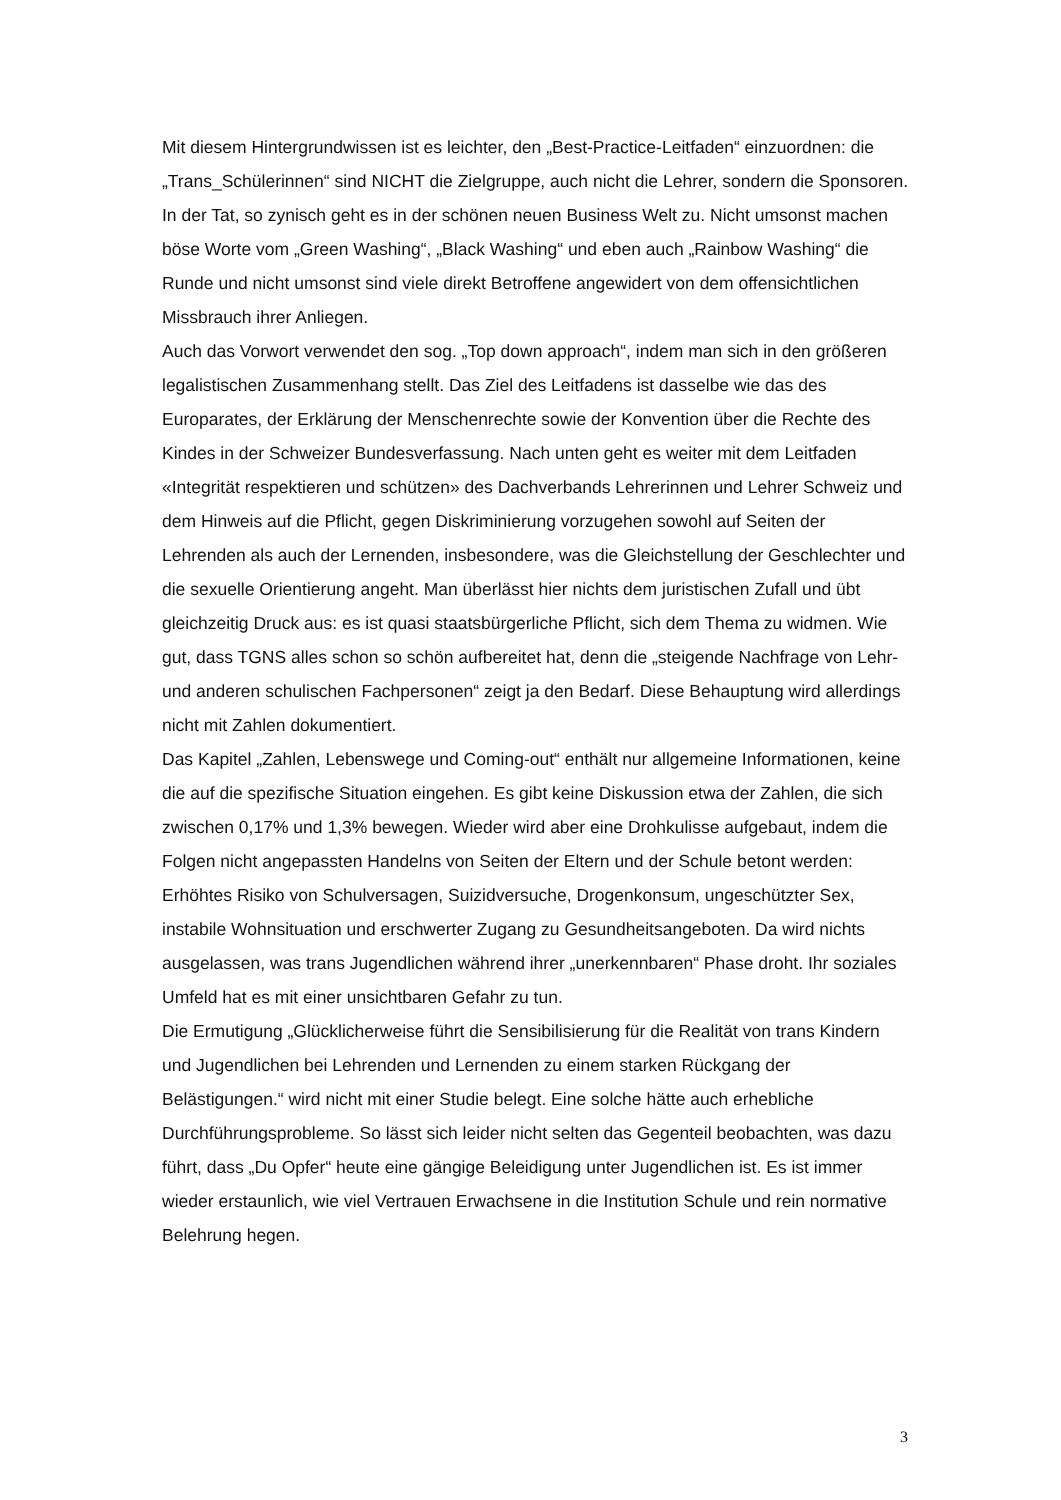Mit diesem Hintergrundwissen ist es leichter, den „Best-Practice-Leitfaden“ einzuordnen: die „Trans_Schülerinnen“ sind NICHT die Zielgruppe, auch nicht die Lehrer, sondern die Sponsoren. In der Tat, so zynisch geht es in der schönen neuen Business Welt zu. Nicht umsonst machen böse Worte vom „Green Washing“, „Black Washing“ und eben auch „Rainbow Washing“ die Runde und nicht umsonst sind viele direkt Betroffene angewidert von dem offensichtlichen Missbrauch ihrer Anliegen.
Auch das Vorwort verwendet den sog. „Top down approach“, indem man sich in den größeren legalistischen Zusammenhang stellt. Das Ziel des Leitfadens ist dasselbe wie das des Europarates, der Erklärung der Menschenrechte sowie der Konvention über die Rechte des Kindes in der Schweizer Bundesverfassung. Nach unten geht es weiter mit dem Leitfaden «Integrität respektieren und schützen» des Dachverbands Lehrerinnen und Lehrer Schweiz und dem Hinweis auf die Pflicht, gegen Diskriminierung vorzugehen sowohl auf Seiten der Lehrenden als auch der Lernenden, insbesondere, was die Gleichstellung der Geschlechter und die sexuelle Orientierung angeht. Man überlässt hier nichts dem juristischen Zufall und übt gleichzeitig Druck aus: es ist quasi staatsbürgerliche Pflicht, sich dem Thema zu widmen. Wie gut, dass TGNS alles schon so schön aufbereitet hat, denn die „steigende Nachfrage von Lehr- und anderen schulischen Fachpersonen“ zeigt ja den Bedarf. Diese Behauptung wird allerdings nicht mit Zahlen dokumentiert.
Das Kapitel „Zahlen, Lebenswege und Coming-out“ enthält nur allgemeine Informationen, keine die auf die spezifische Situation eingehen. Es gibt keine Diskussion etwa der Zahlen, die sich zwischen 0,17% und 1,3% bewegen. Wieder wird aber eine Drohkulisse aufgebaut, indem die Folgen nicht angepassten Handelns von Seiten der Eltern und der Schule betont werden: Erhöhtes Risiko von Schulversagen, Suizidversuche, Drogenkonsum, ungeschützter Sex, instabile Wohnsituation und erschwerter Zugang zu Gesundheitsangeboten. Da wird nichts ausgelassen, was trans Jugendlichen während ihrer „unerkennbaren“ Phase droht. Ihr soziales Umfeld hat es mit einer unsichtbaren Gefahr zu tun.
Die Ermutigung „Glücklicherweise führt die Sensibilisierung für die Realität von trans Kindern und Jugendlichen bei Lehrenden und Lernenden zu einem starken Rückgang der Belästigungen.“ wird nicht mit einer Studie belegt. Eine solche hätte auch erhebliche Durchführungsprobleme. So lässt sich leider nicht selten das Gegenteil beobachten, was dazu führt, dass „Du Opfer“ heute eine gängige Beleidigung unter Jugendlichen ist. Es ist immer wieder erstaunlich, wie viel Vertrauen Erwachsene in die Institution Schule und rein normative Belehrung hegen.
3